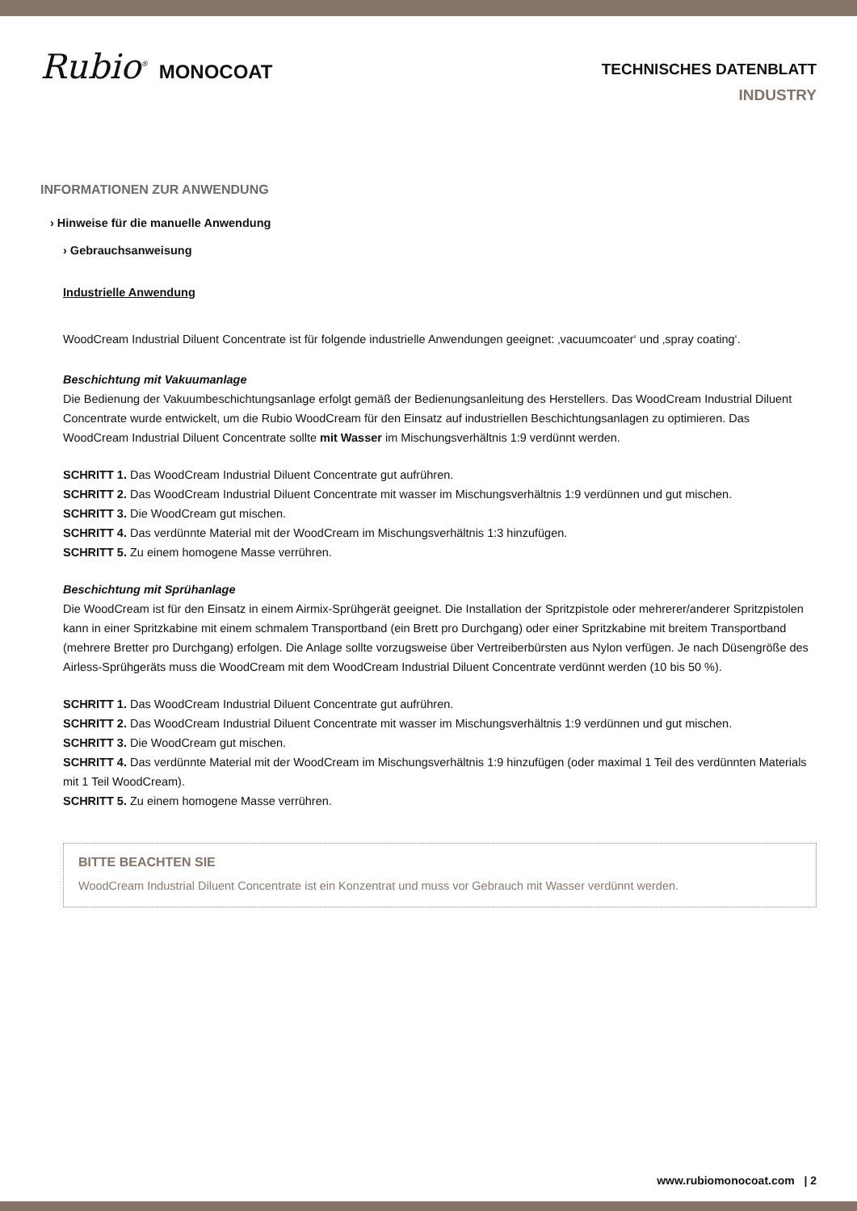Rubio<sup>®</sup> MONOCOAT
TECHNISCHES DATENBLATT
INDUSTRY
INFORMATIONEN ZUR ANWENDUNG
› Hinweise für die manuelle Anwendung
› Gebrauchsanweisung
Industrielle Anwendung
WoodCream Industrial Diluent Concentrate ist für folgende industrielle Anwendungen geeignet: ‚vacuumcoater‘ und ‚spray coating‘.
Beschichtung mit Vakuumanlage
Die Bedienung der Vakuumbeschichtungsanlage erfolgt gemäß der Bedienungsanleitung des Herstellers. Das WoodCream Industrial Diluent Concentrate wurde entwickelt, um die Rubio WoodCream für den Einsatz auf industriellen Beschichtungsanlagen zu optimieren. Das WoodCream Industrial Diluent Concentrate sollte mit Wasser im Mischungsverhältnis 1:9 verdünnt werden.
SCHRITT 1. Das WoodCream Industrial Diluent Concentrate gut aufrühren.
SCHRITT 2. Das WoodCream Industrial Diluent Concentrate mit wasser im Mischungsverhältnis 1:9 verdünnen und gut mischen.
SCHRITT 3. Die WoodCream gut mischen.
SCHRITT 4. Das verdünnte Material mit der WoodCream im Mischungsverhältnis 1:3 hinzufügen.
SCHRITT 5. Zu einem homogene Masse verrühren.
Beschichtung mit Sprühanlage
Die WoodCream ist für den Einsatz in einem Airmix-Sprühgerät geeignet. Die Installation der Spritzpistole oder mehrerer/anderer Spritzpistolen kann in einer Spritzkabine mit einem schmalem Transportband (ein Brett pro Durchgang) oder einer Spritzkabine mit breitem Transportband (mehrere Bretter pro Durchgang) erfolgen. Die Anlage sollte vorzugsweise über Vertreiberbürsten aus Nylon verfügen. Je nach Düsengröße des Airless-Sprühgeräts muss die WoodCream mit dem WoodCream Industrial Diluent Concentrate verdünnt werden (10 bis 50 %).
SCHRITT 1. Das WoodCream Industrial Diluent Concentrate gut aufrühren.
SCHRITT 2. Das WoodCream Industrial Diluent Concentrate mit wasser im Mischungsverhältnis 1:9 verdünnen und gut mischen.
SCHRITT 3. Die WoodCream gut mischen.
SCHRITT 4. Das verdünnte Material mit der WoodCream im Mischungsverhältnis 1:9 hinzufügen (oder maximal 1 Teil des verdünnten Materials mit 1 Teil WoodCream).
SCHRITT 5. Zu einem homogene Masse verrühren.
BITTE BEACHTEN SIE
WoodCream Industrial Diluent Concentrate ist ein Konzentrat und muss vor Gebrauch mit Wasser verdünnt werden.
www.rubiomonocoat.com | 2